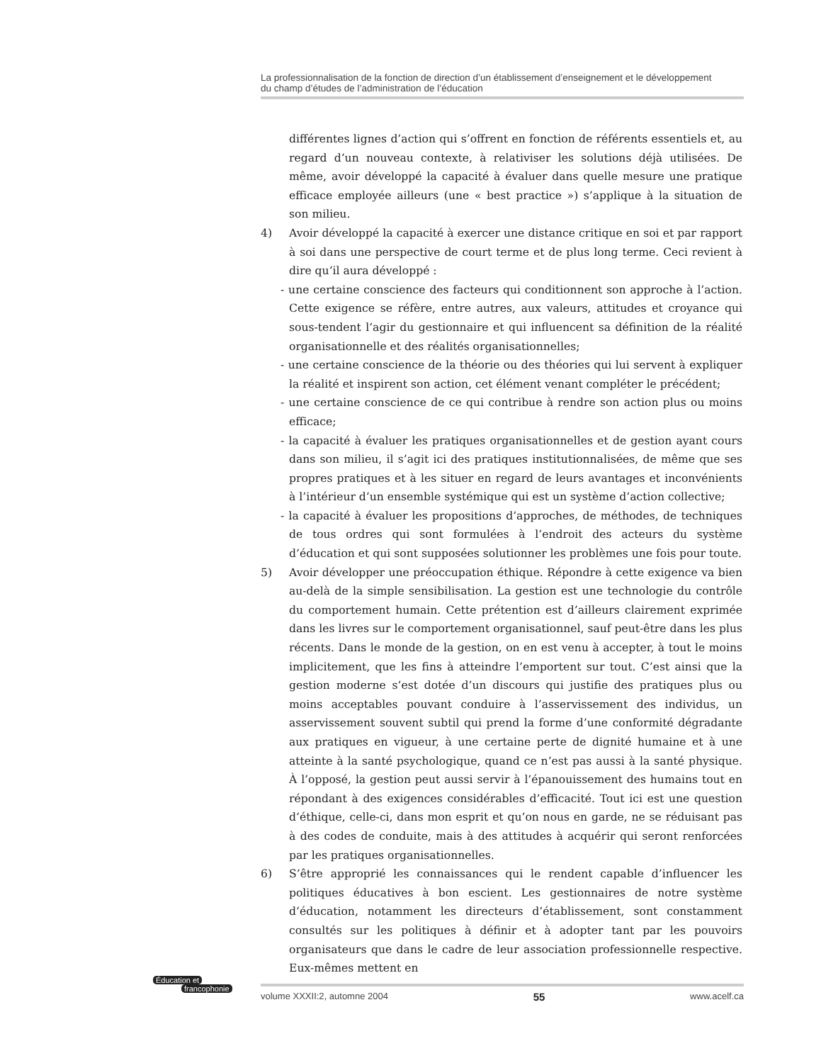La professionnalisation de la fonction de direction d’un établissement d’enseignement et le développement
du champ d’études de l’administration de l’éducation
différentes lignes d’action qui s’offrent en fonction de référents essentiels et, au regard d’un nouveau contexte, à relativiser les solutions déjà utilisées. De même, avoir développé la capacité à évaluer dans quelle mesure une pratique efficace employée ailleurs (une « best practice ») s’applique à la situation de son milieu.
4) Avoir développé la capacité à exercer une distance critique en soi et par rapport à soi dans une perspective de court terme et de plus long terme. Ceci revient à dire qu’il aura développé :
- une certaine conscience des facteurs qui conditionnent son approche à l’action. Cette exigence se réfère, entre autres, aux valeurs, attitudes et croyance qui sous-tendent l’agir du gestionnaire et qui influencent sa définition de la réalité organisationnelle et des réalités organisationnelles;
- une certaine conscience de la théorie ou des théories qui lui servent à expliquer la réalité et inspirent son action, cet élément venant compléter le précédent;
- une certaine conscience de ce qui contribue à rendre son action plus ou moins efficace;
- la capacité à évaluer les pratiques organisationnelles et de gestion ayant cours dans son milieu, il s’agit ici des pratiques institutionnalisées, de même que ses propres pratiques et à les situer en regard de leurs avantages et inconvénients à l’intérieur d’un ensemble systémique qui est un système d’action collective;
- la capacité à évaluer les propositions d’approches, de méthodes, de techniques de tous ordres qui sont formulées à l’endroit des acteurs du système d’éducation et qui sont supposées solutionner les problèmes une fois pour toute.
5) Avoir développer une préoccupation éthique. Répondre à cette exigence va bien au-delà de la simple sensibilisation. La gestion est une technologie du contrôle du comportement humain. Cette prétention est d’ailleurs clairement exprimée dans les livres sur le comportement organisationnel, sauf peut-être dans les plus récents. Dans le monde de la gestion, on en est venu à accepter, à tout le moins implicitement, que les fins à atteindre l’emportent sur tout. C’est ainsi que la gestion moderne s’est dotée d’un discours qui justifie des pratiques plus ou moins acceptables pouvant conduire à l’asservissement des individus, un asservissement souvent subtil qui prend la forme d’une conformité dégradante aux pratiques en vigueur, à une certaine perte de dignité humaine et à une atteinte à la santé psychologique, quand ce n’est pas aussi à la santé physique. À l’opposé, la gestion peut aussi servir à l’épanouissement des humains tout en répondant à des exigences considérables d’efficacité. Tout ici est une question d’éthique, celle-ci, dans mon esprit et qu’on nous en garde, ne se réduisant pas à des codes de conduite, mais à des attitudes à acquérir qui seront renforcées par les pratiques organisationnelles.
6) S’être approprié les connaissances qui le rendent capable d’influencer les politiques éducatives à bon escient. Les gestionnaires de notre système d’éducation, notamment les directeurs d’établissement, sont constamment consultés sur les politiques à définir et à adopter tant par les pouvoirs organisateurs que dans le cadre de leur association professionnelle respective. Eux-mêmes mettent en
Éducation et
francophonie
volume XXXII:2, automne 2004 55 www.acelf.ca